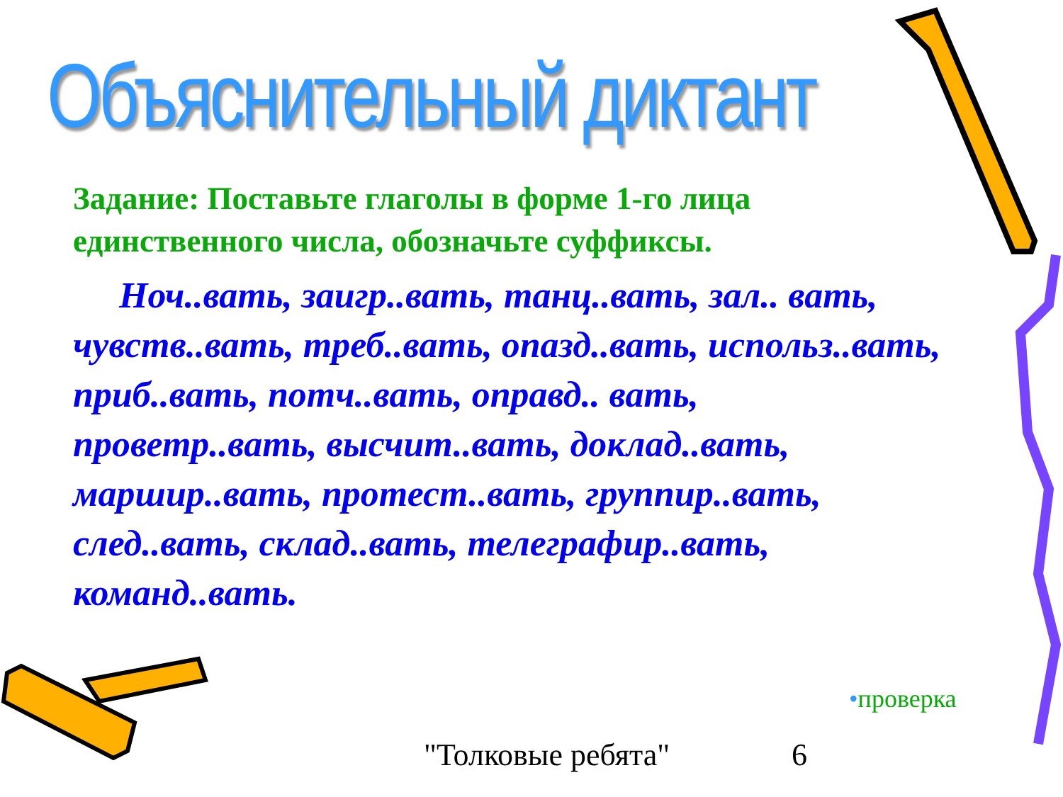Объяснительный диктант
Задание: Поставьте глаголы в форме 1-го лица единственного числа, обозначьте суффиксы.
Ноч..вать, заигр..вать, танц..вать, зал.. вать, чувств..вать, треб..вать, опазд..вать, использ..вать, приб..вать, потч..вать, оправд.. вать, проветр..вать, высчит..вать, доклад..вать, маршир..вать, протест..вать, группир..вать, след..вать, склад..вать, телеграфир..вать, команд..вать.
•проверка
"Толковые ребята" 6